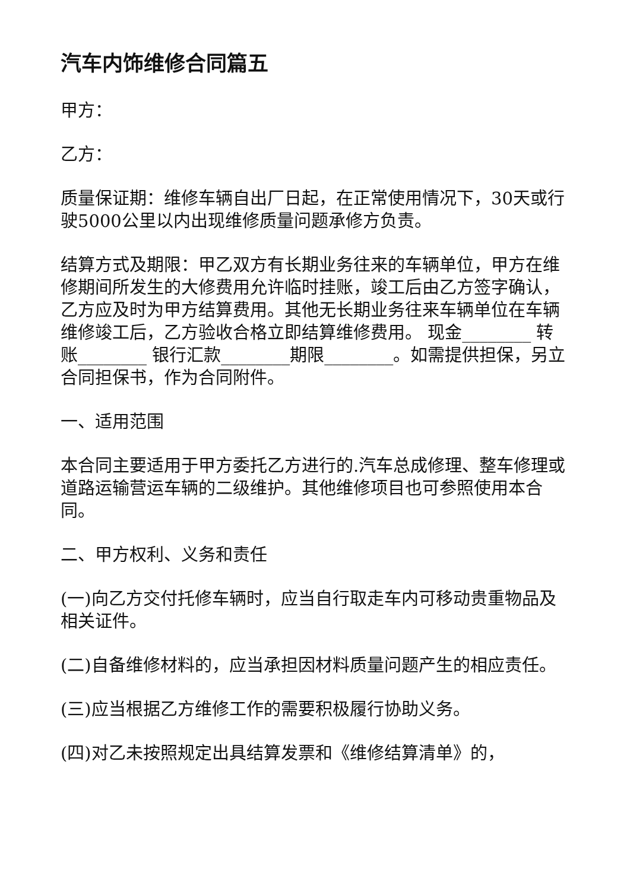汽车内饰维修合同篇五
甲方：
乙方：
质量保证期：维修车辆自出厂日起，在正常使用情况下，30天或行驶5000公里以内出现维修质量问题承修方负责。
结算方式及期限：甲乙双方有长期业务往来的车辆单位，甲方在维修期间所发生的大修费用允许临时挂账，竣工后由乙方签字确认，乙方应及时为甲方结算费用。其他无长期业务往来车辆单位在车辆维修竣工后，乙方验收合格立即结算维修费用。 现金________ 转账________ 银行汇款________期限________。如需提供担保，另立合同担保书，作为合同附件。
一、适用范围
本合同主要适用于甲方委托乙方进行的.汽车总成修理、整车修理或道路运输营运车辆的二级维护。其他维修项目也可参照使用本合同。
二、甲方权利、义务和责任
(一)向乙方交付托修车辆时，应当自行取走车内可移动贵重物品及相关证件。
(二)自备维修材料的，应当承担因材料质量问题产生的相应责任。
(三)应当根据乙方维修工作的需要积极履行协助义务。
(四)对乙未按照规定出具结算发票和《维修结算清单》的，